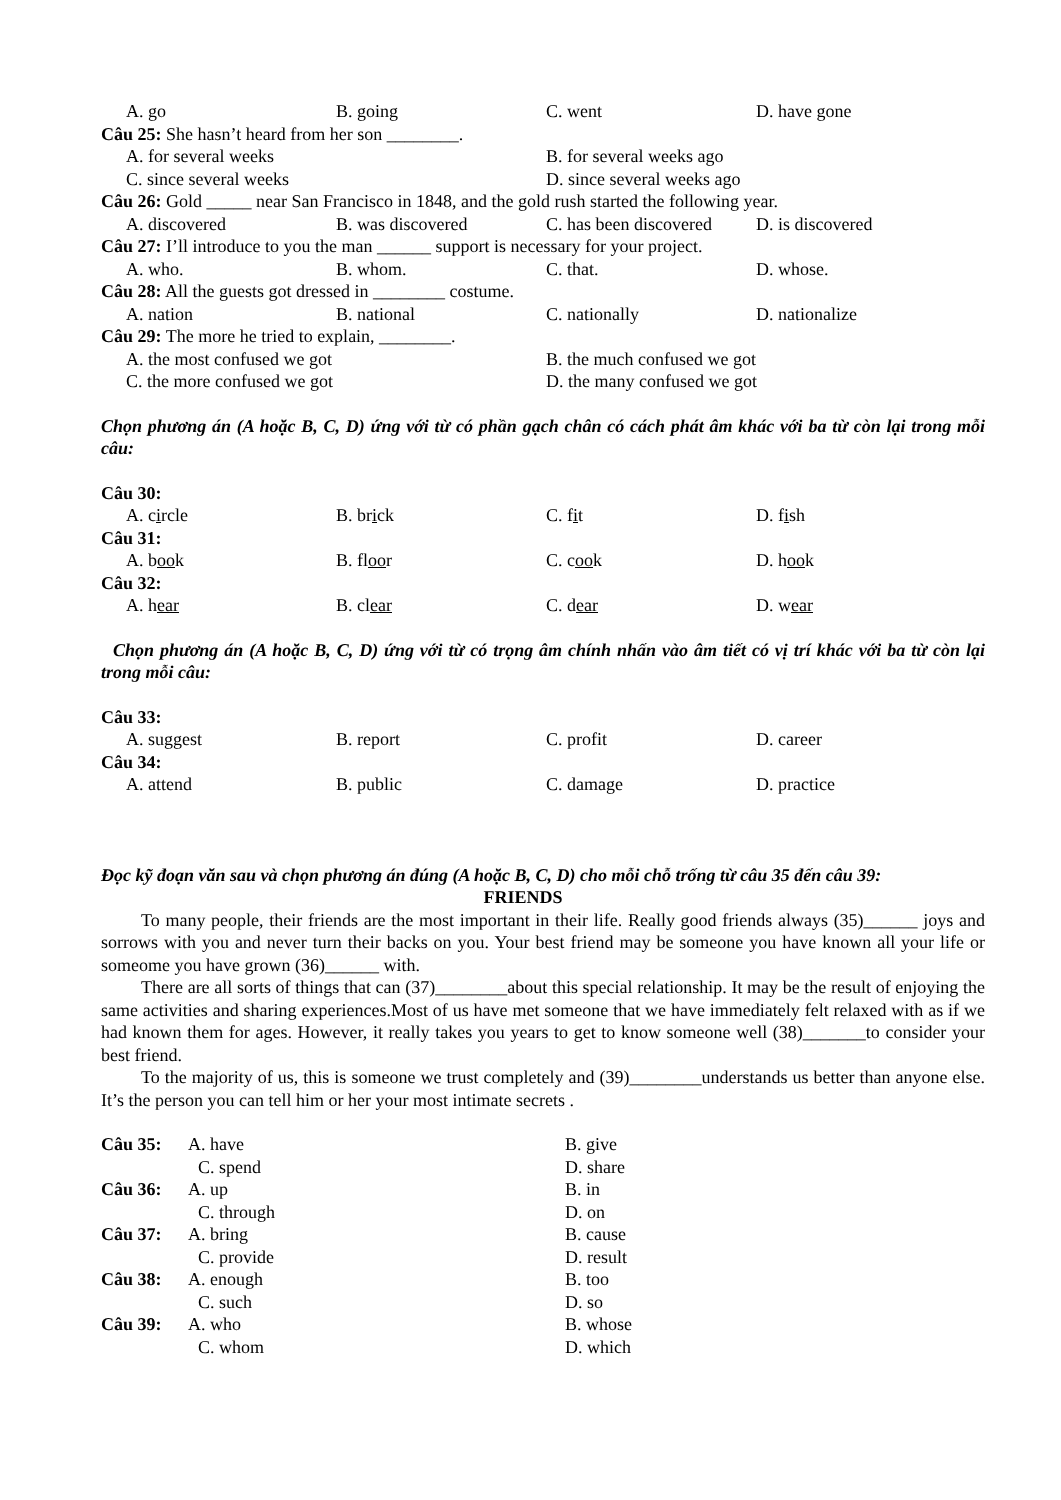A. go B. going C. went D. have gone
Câu 25: She hasn’t heard from her son ________.
A. for several weeks B. for several weeks ago
C. since several weeks D. since several weeks ago
Câu 26: Gold _____ near San Francisco in 1848, and the gold rush started the following year.
A. discovered B. was discovered C. has been discovered D. is discovered
Câu 27: I’ll introduce to you the man ______ support is necessary for your project.
A. who. B. whom. C. that. D. whose.
Câu 28: All the guests got dressed in ________ costume.
A. nation B. national C. nationally D. nationalize
Câu 29: The more he tried to explain, ________.
A. the most confused we got B. the much confused we got
C. the more confused we got D. the many confused we got
Chọn phương án (A hoặc B, C, D) ứng với từ có phần gạch chân có cách phát âm khác với ba từ còn lại trong mỗi câu:
Câu 30:
A. circle B. brick C. fit D. fish
Câu 31:
A. book B. floor C. cook D. hook
Câu 32:
A. hear B. clear C. dear D. wear
Chọn phương án (A hoặc B, C, D) ứng với từ có trọng âm chính nhấn vào âm tiết có vị trí khác với ba từ còn lại trong mỗi câu:
Câu 33:
A. suggest B. report C. profit D. career
Câu 34:
A. attend B. public C. damage D. practice
Đọc kỹ đoạn văn sau và chọn phương án đúng (A hoặc B, C, D) cho mỗi chỗ trống từ câu 35 đến câu 39:
FRIENDS
To many people, their friends are the most important in their life. Really good friends always (35)______ joys and sorrows with you and never turn their backs on you. Your best friend may be someone you have known all your life or someome you have grown (36)______ with.
There are all sorts of things that can (37)________about this special relationship. It may be the result of enjoying the same activities and sharing experiences.Most of us have met someone that we have immediately felt relaxed with as if we had known them for ages. However, it really takes you years to get to know someone well (38)_______to consider your best friend.
To the majority of us, this is someone we trust completely and (39)________understands us better than anyone else. It’s the person you can tell him or her your most intimate secrets .
Câu 35: A. have B. give
C. spend D. share
Câu 36: A. up B. in
C. through D. on
Câu 37: A. bring B. cause
C. provide D. result
Câu 38: A. enough B. too
C. such D. so
Câu 39: A. who B. whose
C. whom D. which